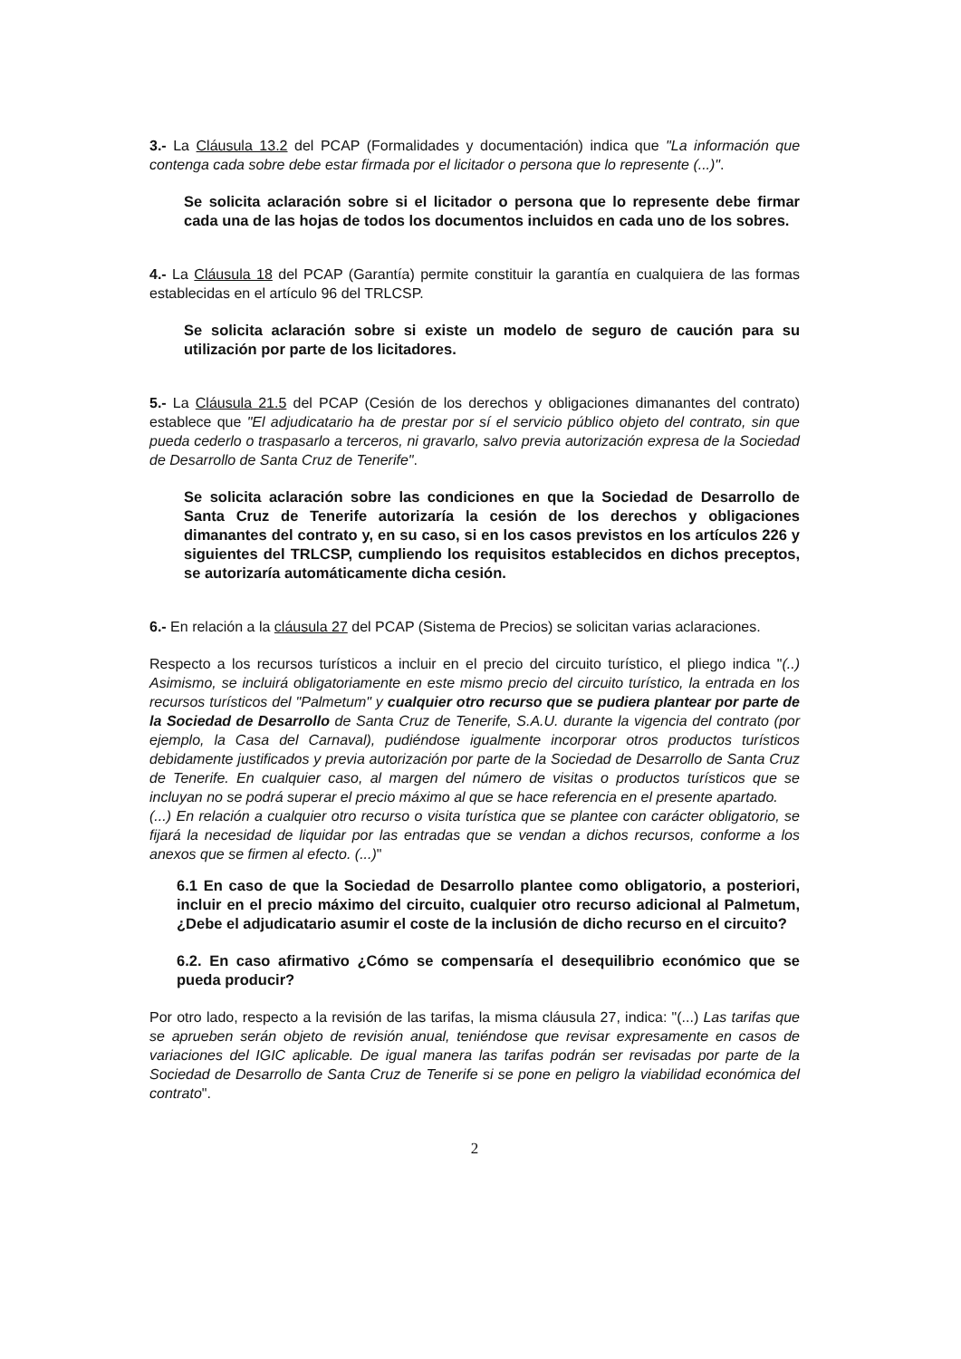3.- La Cláusula 13.2 del PCAP (Formalidades y documentación) indica que "La información que contenga cada sobre debe estar firmada por el licitador o persona que lo represente (...)".
Se solicita aclaración sobre si el licitador o persona que lo represente debe firmar cada una de las hojas de todos los documentos incluidos en cada uno de los sobres.
4.- La Cláusula 18 del PCAP (Garantía) permite constituir la garantía en cualquiera de las formas establecidas en el artículo 96 del TRLCSP.
Se solicita aclaración sobre si existe un modelo de seguro de caución para su utilización por parte de los licitadores.
5.- La Cláusula 21.5 del PCAP (Cesión de los derechos y obligaciones dimanantes del contrato) establece que "El adjudicatario ha de prestar por sí el servicio público objeto del contrato, sin que pueda cederlo o traspasarlo a terceros, ni gravarlo, salvo previa autorización expresa de la Sociedad de Desarrollo de Santa Cruz de Tenerife".
Se solicita aclaración sobre las condiciones en que la Sociedad de Desarrollo de Santa Cruz de Tenerife autorizaría la cesión de los derechos y obligaciones dimanantes del contrato y, en su caso, si en los casos previstos en los artículos 226 y siguientes del TRLCSP, cumpliendo los requisitos establecidos en dichos preceptos, se autorizaría automáticamente dicha cesión.
6.- En relación a la cláusula 27 del PCAP (Sistema de Precios) se solicitan varias aclaraciones.
Respecto a los recursos turísticos a incluir en el precio del circuito turístico, el pliego indica "(..) Asimismo, se incluirá obligatoriamente en este mismo precio del circuito turístico, la entrada en los recursos turísticos del "Palmetum" y cualquier otro recurso que se pudiera plantear por parte de la Sociedad de Desarrollo de Santa Cruz de Tenerife, S.A.U. durante la vigencia del contrato (por ejemplo, la Casa del Carnaval), pudiéndose igualmente incorporar otros productos turísticos debidamente justificados y previa autorización por parte de la Sociedad de Desarrollo de Santa Cruz de Tenerife. En cualquier caso, al margen del número de visitas o productos turísticos que se incluyan no se podrá superar el precio máximo al que se hace referencia en el presente apartado.
(...) En relación a cualquier otro recurso o visita turística que se plantee con carácter obligatorio, se fijará la necesidad de liquidar por las entradas que se vendan a dichos recursos, conforme a los anexos que se firmen al efecto. (...)"
6.1 En caso de que la Sociedad de Desarrollo plantee como obligatorio, a posteriori, incluir en el precio máximo del circuito, cualquier otro recurso adicional al Palmetum, ¿Debe el adjudicatario asumir el coste de la inclusión de dicho recurso en el circuito?
6.2. En caso afirmativo ¿Cómo se compensaría el desequilibrio económico que se pueda producir?
Por otro lado, respecto a la revisión de las tarifas, la misma cláusula 27, indica: "(...) Las tarifas que se aprueben serán objeto de revisión anual, teniéndose que revisar expresamente en casos de variaciones del IGIC aplicable. De igual manera las tarifas podrán ser revisadas por parte de la Sociedad de Desarrollo de Santa Cruz de Tenerife si se pone en peligro la viabilidad económica del contrato".
2